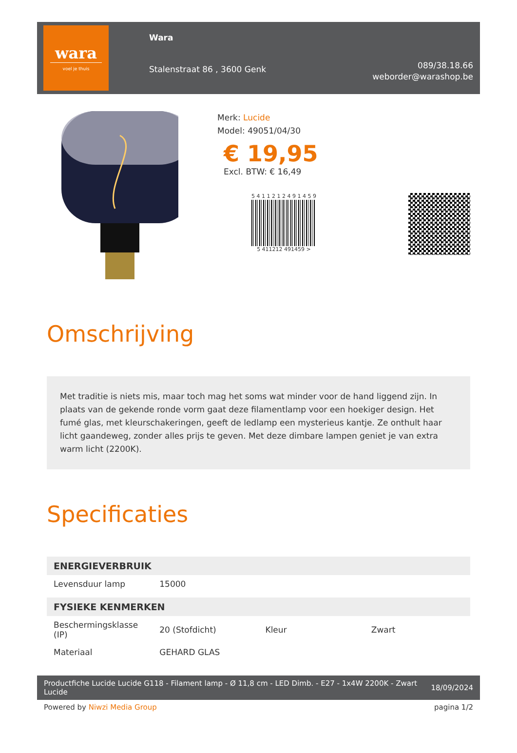wara
voel je thuis
Wara
Stalenstraat 86 , 3600 Genk
089/38.18.66
weborder@warashop.be
Merk: Lucide
Model: 49051/04/30
€ 19,95
Excl. BTW: € 16,49
5 4 1 1 2 1 2 4 9 1 4 5 9
5 411212 491459 >
Omschrijving
Met traditie is niets mis, maar toch mag het soms wat minder voor de hand liggend zijn. In plaats van de gekende ronde vorm gaat deze filamentlamp voor een hoekiger design. Het fumé glas, met kleurschakeringen, geeft de ledlamp een mysterieus kantje. Ze onthult haar licht gaandeweg, zonder alles prijs te geven. Met deze dimbare lampen geniet je van extra warm licht (2200K).
Specificaties
| ENERGIEVERBRUIK | | | |
| --- | --- | --- | --- |
| Levensduur lamp | 15000 | | |
| FYSIEKE KENMERKEN | | | |
| Beschermingsklasse (IP) | 20 (Stofdicht) | Kleur | Zwart |
| Materiaal | GEHARD GLAS | | |
Productfiche Lucide Lucide G118 - Filament lamp - Ø 11,8 cm - LED Dimb. - E27 - 1x4W 2200K - Zwart
Lucide 18/09/2024
Powered by Niwzi Media Group pagina 1/2